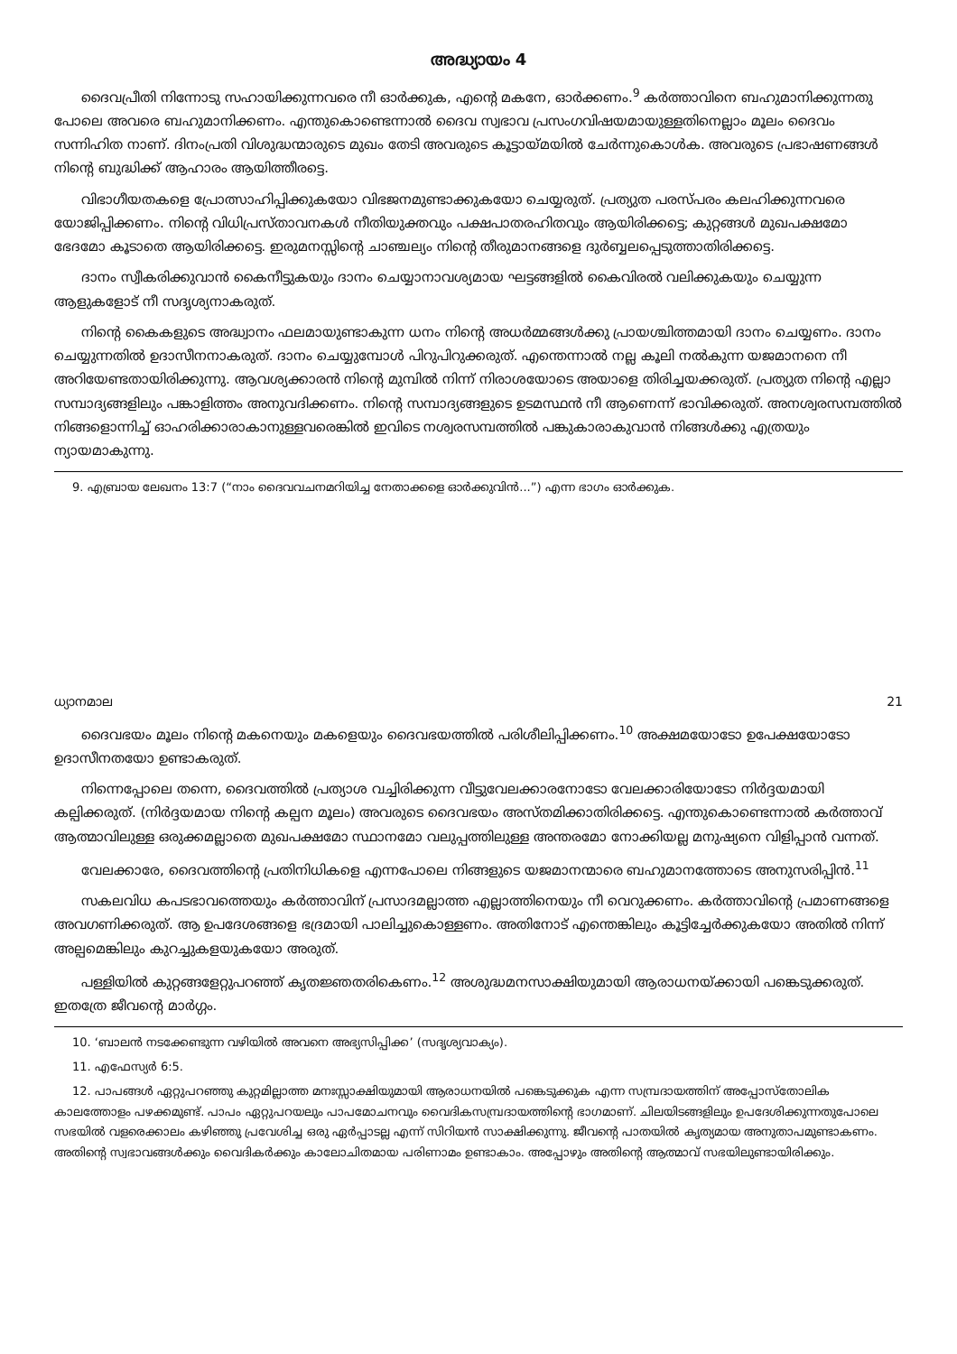അദ്ധ്യായം 4
ദൈവപ്രീതി നിന്നോടു സഹായിക്കുന്നവരെ നീ ഓർക്കുക, എന്റെ മകനേ, ഓർക്കണം.<sup>9</sup> കർത്താവിനെ ബഹുമാനിക്കുന്നതു പോലെ അവരെ ബഹുമാനിക്കണം. എന്തുകൊണ്ടെന്നാൽ ദൈവ സ്വഭാവ പ്രസംഗവിഷയമായുള്ളതിനെല്ലാം മൂലം ദൈവം സന്നിഹിത നാണ്. ദിനംപ്രതി വിശുദ്ധന്മാരുടെ മുഖം തേടി അവരുടെ കൂട്ടായ്മയിൽ ചേർന്നുകൊൾക. അവരുടെ പ്രഭാഷണങ്ങൾ നിന്റെ ബുദ്ധിക്ക് ആഹാരം ആയിത്തീരട്ടെ.
വിഭാഗീയതകളെ പ്രോത്സാഹിപ്പിക്കുകയോ വിഭജനമുണ്ടാക്കുകയോ ചെയ്യരുത്. പ്രത്യുത പരസ്പരം കലഹിക്കുന്നവരെ യോജിപ്പിക്കണം. നിന്റെ വിധിപ്രസ്താവനകൾ നീതിയുക്തവും പക്ഷപാതരഹിതവും ആയിരിക്കട്ടെ; കുറ്റങ്ങൾ മുഖപക്ഷമോ ഭേദമോ കൂടാതെ ആയിരിക്കട്ടെ. ഇരുമനസ്സിന്റെ ചാഞ്ചല്യം നിന്റെ തീരുമാനങ്ങളെ ദുർബ്ബലപ്പെടുത്താതിരിക്കട്ടെ.
ദാനം സ്വീകരിക്കുവാൻ കൈനീട്ടുകയും ദാനം ചെയ്യാനാവശ്യമായ ഘട്ടങ്ങളിൽ കൈവിരൽ വലിക്കുകയും ചെയ്യുന്ന ആളുകളോട് നീ സദൃശ്യനാകരുത്.
നിന്റെ കൈകളുടെ അദ്ധ്വാനം ഫലമായുണ്ടാകുന്ന ധനം നിന്റെ അധർമ്മങ്ങൾക്കു പ്രായശ്ചിത്തമായി ദാനം ചെയ്യണം. ദാനം ചെയ്യുന്നതിൽ ഉദാസീനനാകരുത്. ദാനം ചെയ്യുമ്പോൾ പിറുപിറുക്കരുത്. എന്തെന്നാൽ നല്ല കൂലി നൽകുന്ന യജമാനനെ നീ അറിയേണ്ടതായിരിക്കുന്നു. ആവശ്യക്കാരൻ നിന്റെ മുമ്പിൽ നിന്ന് നിരാശയോടെ അയാളെ തിരിച്ചയക്കരുത്. പ്രത്യുത നിന്റെ എല്ലാ സമ്പാദ്യങ്ങളിലും പങ്കാളിത്തം അനുവദിക്കണം. നിന്റെ സമ്പാദ്യങ്ങളുടെ ഉടമസ്ഥൻ നീ ആണെന്ന് ഭാവിക്കരുത്. അനശ്വരസമ്പത്തിൽ നിങ്ങളൊന്നിച്ച് ഓഹരിക്കാരാകാനുള്ളവരെങ്കിൽ ഇവിടെ നശ്വരസമ്പത്തിൽ പങ്കുകാരാകുവാൻ നിങ്ങൾക്കു എത്രയും ന്യായമാകുന്നു.
9. എബ്രായ ലേഖനം 13:7 (“നാം ദൈവവചനമറിയിച്ച നേതാക്കളെ ഓർക്കുവിൻ...”) എന്ന ഭാഗം ഓർക്കുക.
ധ്യാനമാല 21
ദൈവഭയം മൂലം നിന്റെ മകനെയും മകളെയും ദൈവഭയത്തിൽ പരിശീലിപ്പിക്കണം.<sup>10</sup> അക്ഷമയോടോ ഉപേക്ഷയോടോ ഉദാസീനതയോ ഉണ്ടാകരുത്.
നിന്നെപ്പോലെ തന്നെ, ദൈവത്തിൽ പ്രത്യാശ വച്ചിരിക്കുന്ന വീട്ടുവേലക്കാരനോടോ വേലക്കാരിയോടോ നിർദ്ദയമായി കല്പിക്കരുത്. (നിർദ്ദയമായ നിന്റെ കല്പന മൂലം) അവരുടെ ദൈവഭയം അസ്തമിക്കാതിരിക്കട്ടെ. എന്തുകൊണ്ടെന്നാൽ കർത്താവ് ആത്മാവിലുള്ള ഒരുക്കമല്ലാതെ മുഖപക്ഷമോ സ്ഥാനമോ വലുപ്പത്തിലുള്ള അന്തരമോ നോക്കിയല്ല മനുഷ്യനെ വിളിപ്പാൻ വന്നത്.
വേലക്കാരേ, ദൈവത്തിന്റെ പ്രതിനിധികളെ എന്നപോലെ നിങ്ങളുടെ യജമാനന്മാരെ ബഹുമാനത്തോടെ അനുസരിപ്പിൻ.<sup>11</sup>
സകലവിധ കപടഭാവത്തെയും കർത്താവിന് പ്രസാദമല്ലാത്ത എല്ലാത്തിനെയും നീ വെറുക്കണം. കർത്താവിന്റെ പ്രമാണങ്ങളെ അവഗണിക്കരുത്. ആ ഉപദേശങ്ങളെ ഭദ്രമായി പാലിച്ചുകൊള്ളണം. അതിനോട് എന്തെങ്കിലും കൂട്ടിച്ചേർക്കുകയോ അതിൽ നിന്ന് അല്പമെങ്കിലും കുറച്ചുകളയുകയോ അരുത്.
പള്ളിയിൽ കുറ്റങ്ങളേറ്റുപറഞ്ഞ് കൃതജ്ഞതരികെണം.<sup>12</sup> അശുദ്ധമനസാക്ഷിയുമായി ആരാധനയ്ക്കായി പങ്കെടുക്കരുത്. ഇതത്രേ ജീവന്റെ മാർഗ്ഗം.
10. ‘ബാലൻ നടക്കേണ്ടുന്ന വഴിയിൽ അവനെ അഭ്യസിപ്പിക്ക’ (സദൃശ്യവാക്യം).
11. എഫേസ്യർ 6:5.
12. പാപങ്ങൾ ഏറ്റുപറഞ്ഞു കുറ്റമില്ലാത്ത മനഃസ്സാക്ഷിയുമായി ആരാധനയിൽ പങ്കെടുക്കുക എന്ന സമ്പ്രദായത്തിന് അപ്പോസ്തോലിക കാലത്തോളം പഴക്കമുണ്ട്. പാപം ഏറ്റുപറയലും പാപമോചനവും വൈദികസമ്പ്രദായത്തിന്റെ ഭാഗമാണ്. ചിലയിടങ്ങളിലും ഉപദേശിക്കുന്നതുപോലെ സഭയിൽ വളരെക്കാലം കഴിഞ്ഞു പ്രവേശിച്ച ഒരു ഏർപ്പാടല്ല എന്ന് സിറിയൻ സാക്ഷിക്കുന്നു. ജീവന്റെ പാതയിൽ കൃത്യമായ അനുതാപമുണ്ടാകണം. അതിന്റെ സ്വഭാവങ്ങൾക്കും വൈദികർക്കും കാലോചിതമായ പരിണാമം ഉണ്ടാകാം. അപ്പോഴും അതിന്റെ ആത്മാവ് സഭയിലുണ്ടായിരിക്കും.